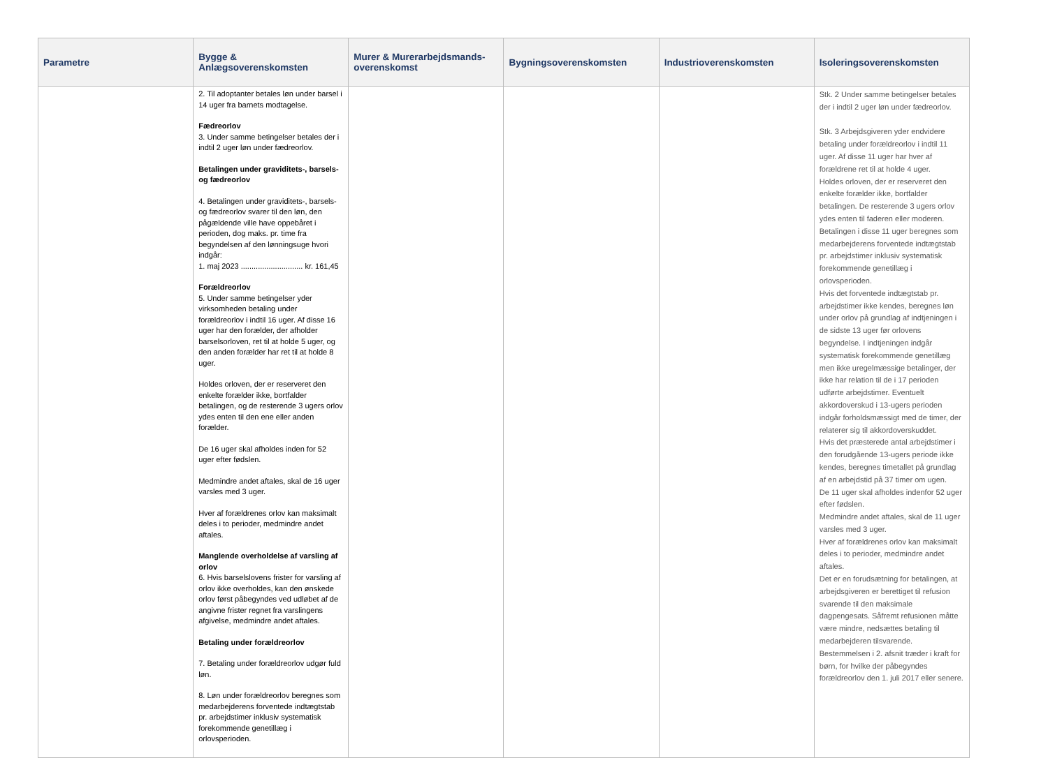| Parametre | Bygge & Anlægsoverenskomsten | Murer & Murerarbejdsmands-overenskomst | Bygningsoverenskomsten | Industrioverenskomsten | Isoleringsoverenskomsten |
| --- | --- | --- | --- | --- | --- |
| | 2. Til adoptanter betales løn under barsel i 14 uger fra barnets modtagelse. Fædreorlov 3. Under samme betingelser betales der i indtil 2 uger løn under fædreorlov. Betalingen under graviditets-, barsels- og fædreorlov 4. Betalingen under graviditets-, barsels- og fædreorlov svarer til den løn, den pågældende ville have oppebåret i perioden, dog maks. pr. time fra begyndelsen af den lønningsuge hvori indgår: 1. maj 2023 ............................. kr. 161,45 Forældreorlov 5. Under samme betingelser yder virksomheden betaling under forældreorlov i indtil 16 uger. Af disse 16 uger har den forælder, der afholder barselsorloven, ret til at holde 5 uger, og den anden forælder har ret til at holde 8 uger. Holdes orloven, der er reserveret den enkelte forælder ikke, bortfalder betalingen, og de resterende 3 ugers orlov ydes enten til den ene eller anden forælder. De 16 uger skal afholdes inden for 52 uger efter fødslen. Medmindre andet aftales, skal de 16 uger varsles med 3 uger. Hver af forældrenes orlov kan maksimalt deles i to perioder, medmindre andet aftales. Manglende overholdelse af varsling af orlov 6. Hvis barselslovens frister for varsling af orlov ikke overholdes, kan den ønskede orlov først påbegyndes ved udløbet af de angivne frister regnet fra varslingens afgivelse, medmindre andet aftales. Betaling under forældreorlov 7. Betaling under forældreorlov udgør fuld løn. 8. Løn under forældreorlov beregnes som medarbejderens forventede indtægtstab pr. arbejdstimer inklusiv systematisk forekommende genetillæg i orlovsperioden. | | | | Stk. 2 Under samme betingelser betales der i indtil 2 uger løn under fædreorlov. Stk. 3 Arbejdsgiveren yder endvidere betaling under forældreorlov i indtil 11 uger. Af disse 11 uger har hver af forældrene ret til at holde 4 uger. Holdes orloven, der er reserveret den enkelte forælder ikke, bortfalder betalingen. De resterende 3 ugers orlov ydes enten til faderen eller moderen. Betalingen i disse 11 uger beregnes som medarbejderens forventede indtægtstab pr. arbejdstimer inklusiv systematisk forekommende genetillæg i orlovsperioden. Hvis det forventede indtægtstab pr. arbejdstimer ikke kendes, beregnes løn under orlov på grundlag af indtjeningen i de sidste 13 uger før orlovens begyndelse. I indtjeningen indgår systematisk forekommende genetillæg men ikke uregelmæssige betalinger, der ikke har relation til de i 17 perioden udførte arbejdstimer. Eventuelt akkordoverskud i 13-ugers perioden indgår forholdsmæssigt med de timer, der relaterer sig til akkordoverskuddet. Hvis det præsterede antal arbejdstimer i den forudgående 13-ugers periode ikke kendes, beregnes timetallet på grundlag af en arbejdstid på 37 timer om ugen. De 11 uger skal afholdes indenfor 52 uger efter fødslen. Medmindre andet aftales, skal de 11 uger varsles med 3 uger. Hver af forældrenes orlov kan maksimalt deles i to perioder, medmindre andet aftales. Det er en forudsætning for betalingen, at arbejdsgiveren er berettiget til refusion svarende til den maksimale dagpengesats. Såfremt refusionen måtte være mindre, nedsættes betaling til medarbejderen tilsvarende. Bestemmelsen i 2. afsnit træder i kraft for børn, for hvilke der påbegyndes forældreorlov den 1. juli 2017 eller senere. |